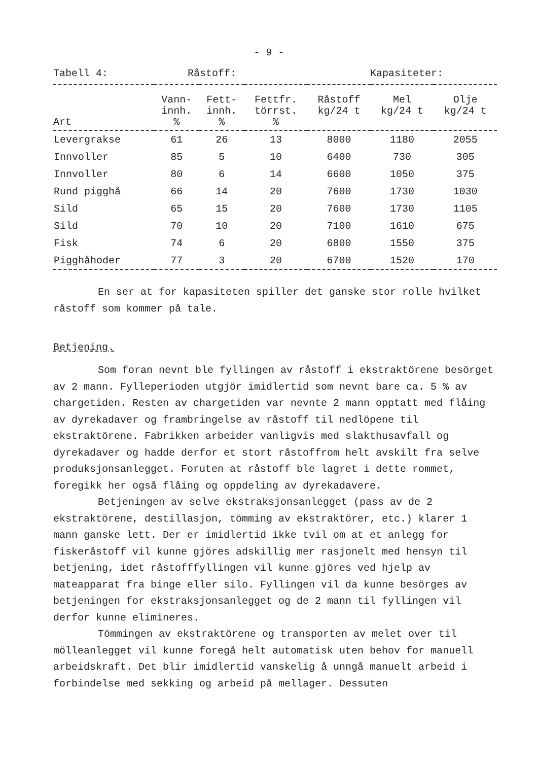- 9 -
Tabell 4: Råstoff: Kapasiteter:
| Art | Vann- innh. % | Fett- innh. % | Fettfr. törrst. % | Råstoff kg/24 t | Mel kg/24 t | Olje kg/24 t |
| --- | --- | --- | --- | --- | --- | --- |
| Levergrakse | 61 | 26 | 13 | 8000 | 1180 | 2055 |
| Innvoller | 85 | 5 | 10 | 6400 | 730 | 305 |
| Innvoller | 80 | 6 | 14 | 6600 | 1050 | 375 |
| Rund pigghå | 66 | 14 | 20 | 7600 | 1730 | 1030 |
| Sild | 65 | 15 | 20 | 7600 | 1730 | 1105 |
| Sild | 70 | 10 | 20 | 7100 | 1610 | 675 |
| Fisk | 74 | 6 | 20 | 6800 | 1550 | 375 |
| Pigghåhoder | 77 | 3 | 20 | 6700 | 1520 | 170 |
En ser at for kapasiteten spiller det ganske stor rolle hvilket råstoff som kommer på tale.
Betjening.
Som foran nevnt ble fyllingen av råstoff i ekstraktörene besörget av 2 mann. Fylleperioden utgjör imidlertid som nevnt bare ca. 5 % av chargetiden. Resten av chargetiden var nevnte 2 mann opptatt med flåing av dyrekadaver og frambringelse av råstoff til nedlöpene til ekstraktörene. Fabrikken arbeider vanligvis med slakthusavfall og dyrekadaver og hadde derfor et stort råstoffrom helt avskilt fra selve produksjonsanlegget. Foruten at råstoff ble lagret i dette rommet, foregikk her også flåing og oppdeling av dyrekadavere.
Betjeningen av selve ekstraksjonsanlegget (pass av de 2 ekstraktörene, destillasjon, tömming av ekstraktörer, etc.) klarer 1 mann ganske lett. Der er imidlertid ikke tvil om at et anlegg for fiskeråstoff vil kunne gjöres adskillig mer rasjonelt med hensyn til betjening, idet råstofffyllingen vil kunne gjöres ved hjelp av mateapparat fra binge eller silo. Fyllingen vil da kunne besörges av betjeningen for ekstraksjonsanlegget og de 2 mann til fyllingen vil derfor kunne elimineres.
Tömmingen av ekstraktörene og transporten av melet over til mölleanlegget vil kunne foregå helt automatisk uten behov for manuell arbeidskraft. Det blir imidlertid vanskelig å unngå manuelt arbeid i forbindelse med sekking og arbeid på mellager. Dessuten